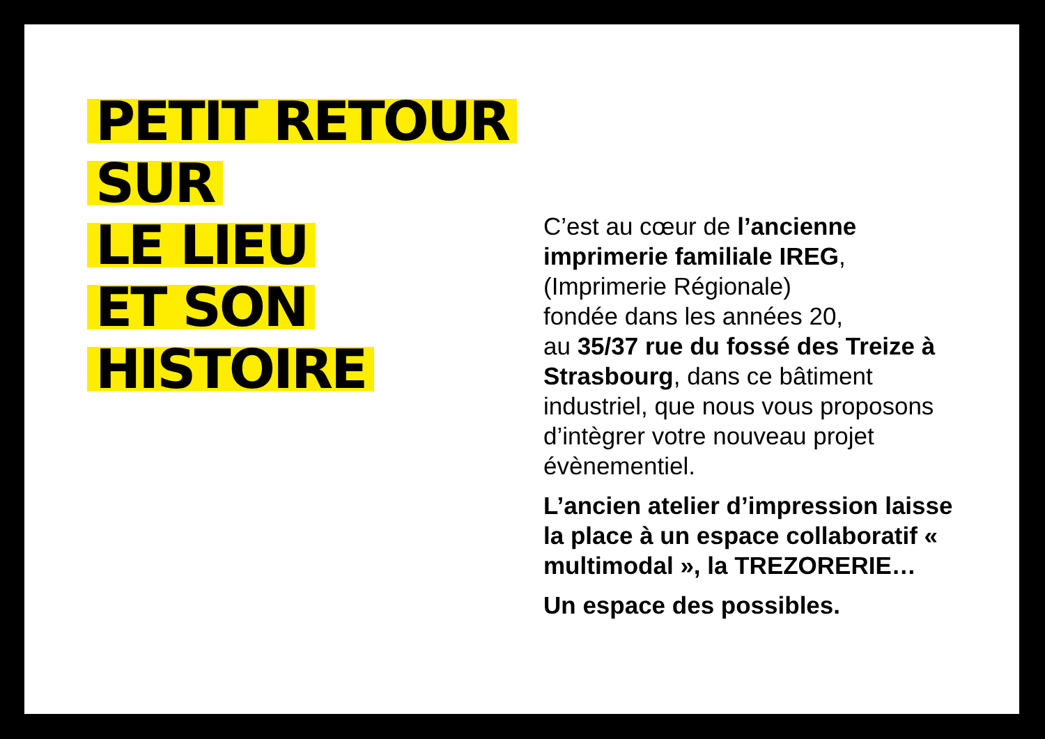PETIT RETOUR
SUR
LE LIEU
ET SON
HISTOIRE
C’est au cœur de l’ancienne imprimerie familiale IREG,
(Imprimerie Régionale)
fondée dans les années 20,
au 35/37 rue du fossé des Treize à Strasbourg, dans ce bâtiment industriel, que nous vous proposons d’intègrer votre nouveau projet évènementiel.
L’ancien atelier d’impression laisse la place à un espace collaboratif « multimodal », la TREZORERIE…
Un espace des possibles.